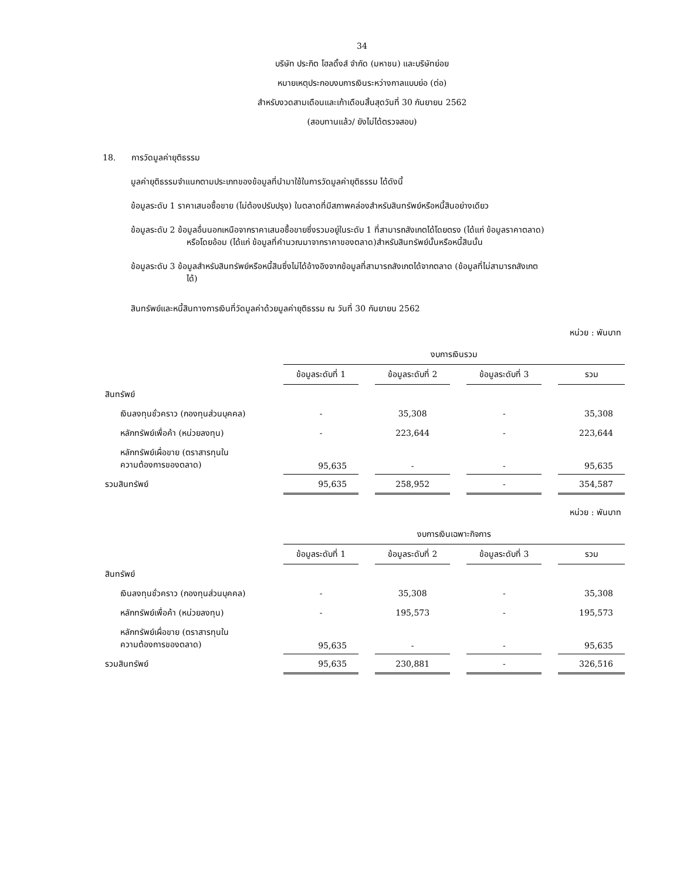34
บริษัท ประกิต โฮลดิ้งส์ จำกัด (มหาชน) และบริษัทย่อย
หมายเหตุประกอบงบการเงินระหว่างกาลแบบย่อ (ต่อ)
สำหรับงวดสามเดือนและเก้าเดือนสิ้นสุดวันที่ 30 กันยายน 2562
(สอบทานแล้ว/ ยังไม่ได้ตรวจสอบ)
18. การวัดมูลค่ายุติธรรม
มูลค่ายุติธรรมจำแนกตามประเภทของข้อมูลที่นำมาใช้ในการวัดมูลค่ายุติธรรม ได้ดังนี้
ข้อมูลระดับ 1 ราคาเสนอซื้อขาย (ไม่ต้องปรับปรุง) ในตลาดที่มีสภาพคล่องสำหรับสินทรัพย์หรือหนี้สินอย่างเดียว
ข้อมูลระดับ 2 ข้อมูลอื่นนอกเหนือจากราคาเสนอซื้อขายซึ่งรวมอยู่ในระดับ 1 ที่สามารถสังเกตได้โดยตรง (ได้แก่ ข้อมูลราคาตลาด)
หรือโดยอ้อม (ได้แก่ ข้อมูลที่คำนวณมาจากราคาของตลาด)สำหรับสินทรัพย์นั้นหรือหนี้สินนั้น
ข้อมูลระดับ 3 ข้อมูลสำหรับสินทรัพย์หรือหนี้สินซึ่งไม่ได้อ้างอิงจากข้อมูลที่สามารถสังเกตได้จากตลาด (ข้อมูลที่ไม่สามารถสังเกต
ได้)
สินทรัพย์และหนี้สินทางการเงินที่วัดมูลค่าด้วยมูลค่ายุติธรรม ณ วันที่ 30 กันยายน 2562
หน่วย : พันบาท
| | งบการเงินรวม | | | | | | |
| | ข้อมูลระดับที่ 1 | | ข้อมูลระดับที่ 2 | | ข้อมูลระดับที่ 3 | | รวม |
| สินทรัพย์ | | | | | | | |
| เงินลงทุนชั่วคราว (กองทุนส่วนบุคคล) | - | | 35,308 | | - | | 35,308 |
| หลักทรัพย์เพื่อค้า (หน่วยลงทุน) | - | | 223,644 | | - | | 223,644 |
| หลักทรัพย์เผื่อขาย (ตราสารทุนใน ความต้องการของตลาด) | 95,635 | | - | | - | | 95,635 |
| รวมสินทรัพย์ | 95,635 | | 258,952 | | - | | 354,587 |
หน่วย : พันบาท
| | งบการเงินเฉพาะกิจการ | | | | | | |
| | ข้อมูลระดับที่ 1 | | ข้อมูลระดับที่ 2 | | ข้อมูลระดับที่ 3 | | รวม |
| สินทรัพย์ | | | | | | | |
| เงินลงทุนชั่วคราว (กองทุนส่วนบุคคล) | - | | 35,308 | | - | | 35,308 |
| หลักทรัพย์เพื่อค้า (หน่วยลงทุน) | - | | 195,573 | | - | | 195,573 |
| หลักทรัพย์เผื่อขาย (ตราสารทุนใน ความต้องการของตลาด) | 95,635 | | - | | - | | 95,635 |
| รวมสินทรัพย์ | 95,635 | | 230,881 | | - | | 326,516 |